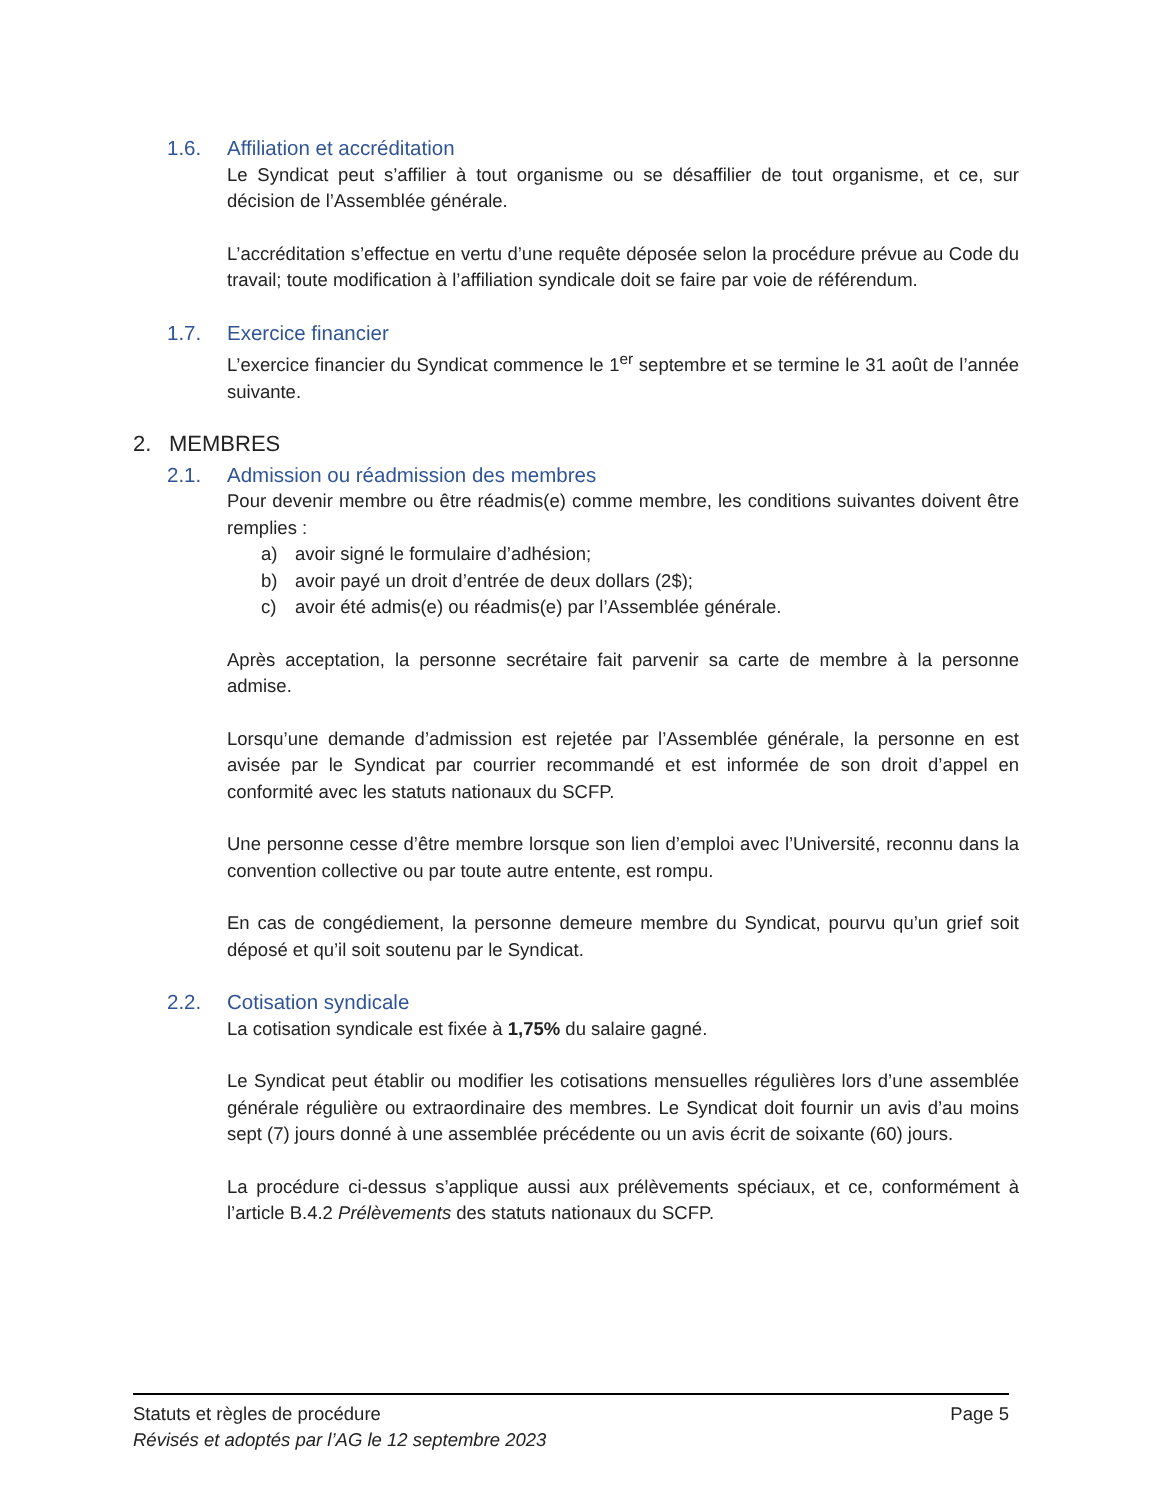1.6. Affiliation et accréditation
Le Syndicat peut s’affilier à tout organisme ou se désaffilier de tout organisme, et ce, sur décision de l’Assemblée générale.
L’accréditation s’effectue en vertu d’une requête déposée selon la procédure prévue au Code du travail; toute modification à l’affiliation syndicale doit se faire par voie de référendum.
1.7. Exercice financier
L’exercice financier du Syndicat commence le 1<sup>er</sup> septembre et se termine le 31 août de l’année suivante.
2. MEMBRES
2.1. Admission ou réadmission des membres
Pour devenir membre ou être réadmis(e) comme membre, les conditions suivantes doivent être remplies :
a) avoir signé le formulaire d’adhésion;
b) avoir payé un droit d’entrée de deux dollars (2$);
c) avoir été admis(e) ou réadmis(e) par l’Assemblée générale.
Après acceptation, la personne secrétaire fait parvenir sa carte de membre à la personne admise.
Lorsqu’une demande d’admission est rejetée par l’Assemblée générale, la personne en est avisée par le Syndicat par courrier recommandé et est informée de son droit d’appel en conformité avec les statuts nationaux du SCFP.
Une personne cesse d’être membre lorsque son lien d’emploi avec l’Université, reconnu dans la convention collective ou par toute autre entente, est rompu.
En cas de congédiement, la personne demeure membre du Syndicat, pourvu qu’un grief soit déposé et qu’il soit soutenu par le Syndicat.
2.2. Cotisation syndicale
La cotisation syndicale est fixée à 1,75% du salaire gagné.
Le Syndicat peut établir ou modifier les cotisations mensuelles régulières lors d’une assemblée générale régulière ou extraordinaire des membres. Le Syndicat doit fournir un avis d’au moins sept (7) jours donné à une assemblée précédente ou un avis écrit de soixante (60) jours.
La procédure ci-dessus s’applique aussi aux prélèvements spéciaux, et ce, conformément à l’article B.4.2 Prélèvements des statuts nationaux du SCFP.
Statuts et règles de procédure Page 5
Révisés et adoptés par l’AG le 12 septembre 2023